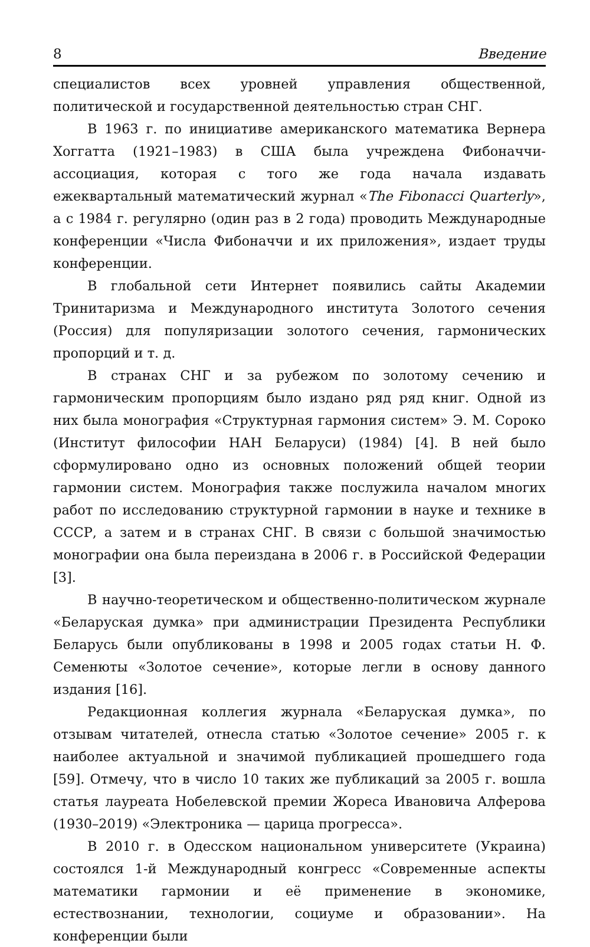8 Введение
специалистов всех уровней управления общественной, политической и государственной деятельностью стран СНГ.
В 1963 г. по инициативе американского математика Вернера Хоггатта (1921–1983) в США была учреждена Фибоначчи-ассоциация, которая с того же года начала издавать ежеквартальный математический журнал «The Fibonacci Quarterly», а с 1984 г. регулярно (один раз в 2 года) проводить Международные конференции «Числа Фибоначчи и их приложения», издает труды конференции.
В глобальной сети Интернет появились сайты Академии Тринитаризма и Международного института Золотого сечения (Россия) для популяризации золотого сечения, гармонических пропорций и т. д.
В странах СНГ и за рубежом по золотому сечению и гармоническим пропорциям было издано ряд ряд книг. Одной из них была монография «Структурная гармония систем» Э. М. Сороко (Институт философии НАН Беларуси) (1984) [4]. В ней было сформулировано одно из основных положений общей теории гармонии систем. Монография также послужила началом многих работ по исследованию структурной гармонии в науке и технике в СССР, а затем и в странах СНГ. В связи с большой значимостью монографии она была переиздана в 2006 г. в Российской Федерации [3].
В научно-теоретическом и общественно-политическом журнале «Беларуская думка» при администрации Президента Республики Беларусь были опубликованы в 1998 и 2005 годах статьи Н. Ф. Семенюты «Золотое сечение», которые легли в основу данного издания [16].
Редакционная коллегия журнала «Беларуская думка», по отзывам читателей, отнесла статью «Золотое сечение» 2005 г. к наиболее актуальной и значимой публикацией прошедшего года [59]. Отмечу, что в число 10 таких же публикаций за 2005 г. вошла статья лауреата Нобелевской премии Жореса Ивановича Алферова (1930–2019) «Электроника — царица прогресса».
В 2010 г. в Одесском национальном университете (Украина) состоялся 1-й Международный конгресс «Современные аспекты математики гармонии и её применение в экономике, естествознании, технологии, социуме и образовании». На конференции были